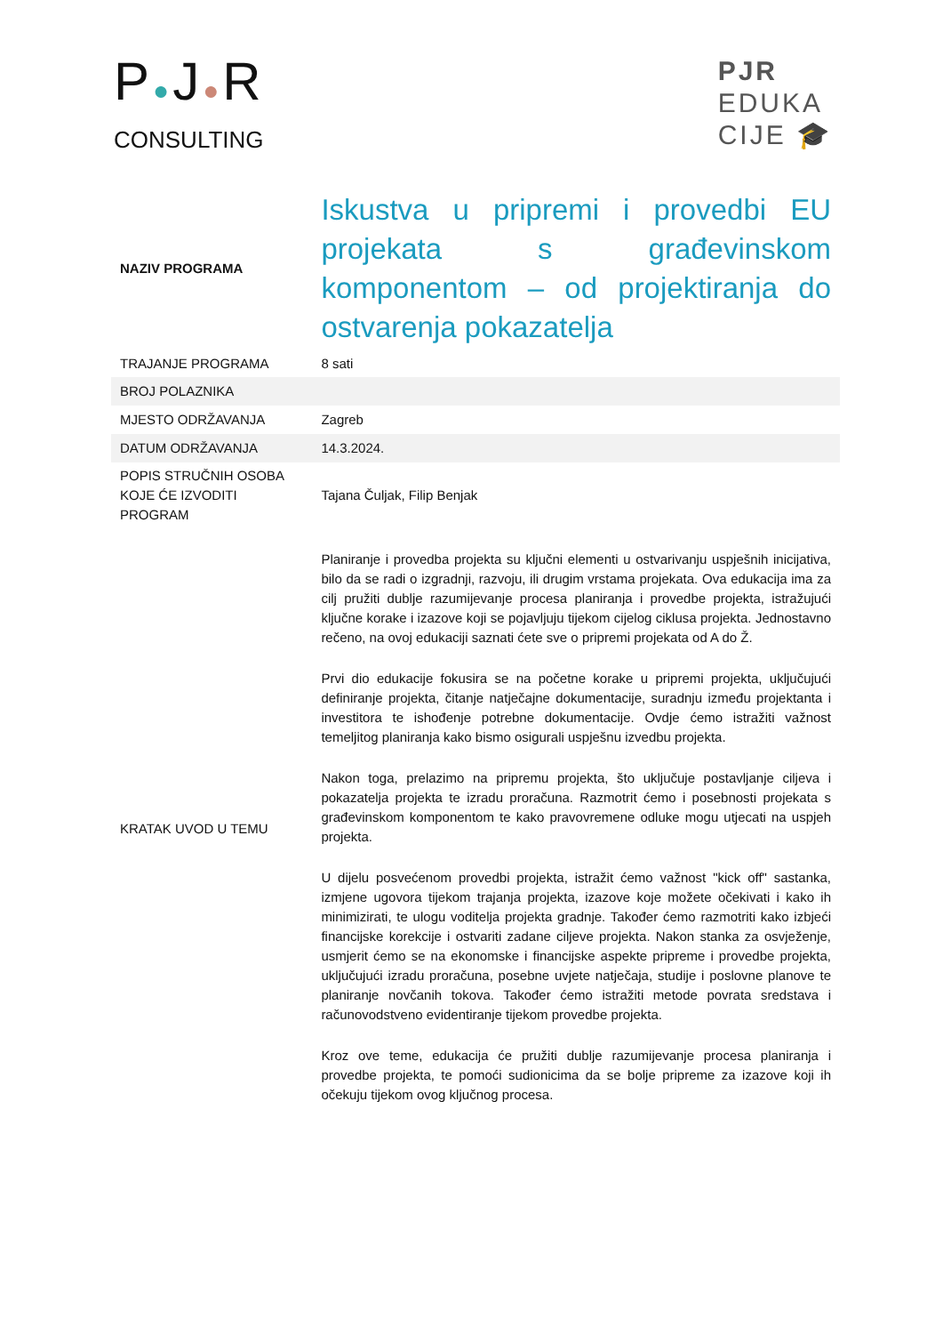P●J●R
CONSULTING
PJR
EDUKA
CIJE 🎓
| NAZIV PROGRAMA | Iskustva u pripremi i provedbi EU projekata s građevinskom komponentom – od projektiranja do ostvarenja pokazatelja |
| TRAJANJE PROGRAMA | 8 sati |
| BROJ POLAZNIKA | |
| MJESTO ODRŽAVANJA | Zagreb |
| DATUM ODRŽAVANJA | 14.3.2024. |
| POPIS STRUČNIH OSOBA KOJE ĆE IZVODITI PROGRAM | Tajana Čuljak, Filip Benjak |
| KRATAK UVOD U TEMU | Planiranje i provedba projekta su ključni elementi u ostvarivanju uspješnih inicijativa, bilo da se radi o izgradnji, razvoju, ili drugim vrstama projekata. Ova edukacija ima za cilj pružiti dublje razumijevanje procesa planiranja i provedbe projekta, istražujući ključne korake i izazove koji se pojavljuju tijekom cijelog ciklusa projekta. Jednostavno rečeno, na ovoj edukaciji saznati ćete sve o pripremi projekata od A do Ž. Prvi dio edukacije fokusira se na početne korake u pripremi projekta, uključujući definiranje projekta, čitanje natječajne dokumentacije, suradnju između projektanta i investitora te ishođenje potrebne dokumentacije. Ovdje ćemo istražiti važnost temeljitog planiranja kako bismo osigurali uspješnu izvedbu projekta. Nakon toga, prelazimo na pripremu projekta, što uključuje postavljanje ciljeva i pokazatelja projekta te izradu proračuna. Razmotrit ćemo i posebnosti projekata s građevinskom komponentom te kako pravovremene odluke mogu utjecati na uspjeh projekta. U dijelu posvećenom provedbi projekta, istražit ćemo važnost "kick off" sastanka, izmjene ugovora tijekom trajanja projekta, izazove koje možete očekivati i kako ih minimizirati, te ulogu voditelja projekta gradnje. Također ćemo razmotriti kako izbjeći financijske korekcije i ostvariti zadane ciljeve projekta. Nakon stanka za osvježenje, usmjerit ćemo se na ekonomske i financijske aspekte pripreme i provedbe projekta, uključujući izradu proračuna, posebne uvjete natječaja, studije i poslovne planove te planiranje novčanih tokova. Također ćemo istražiti metode povrata sredstava i računovodstveno evidentiranje tijekom provedbe projekta. Kroz ove teme, edukacija će pružiti dublje razumijevanje procesa planiranja i provedbe projekta, te pomoći sudionicima da se bolje pripreme za izazove koji ih očekuju tijekom ovog ključnog procesa. |